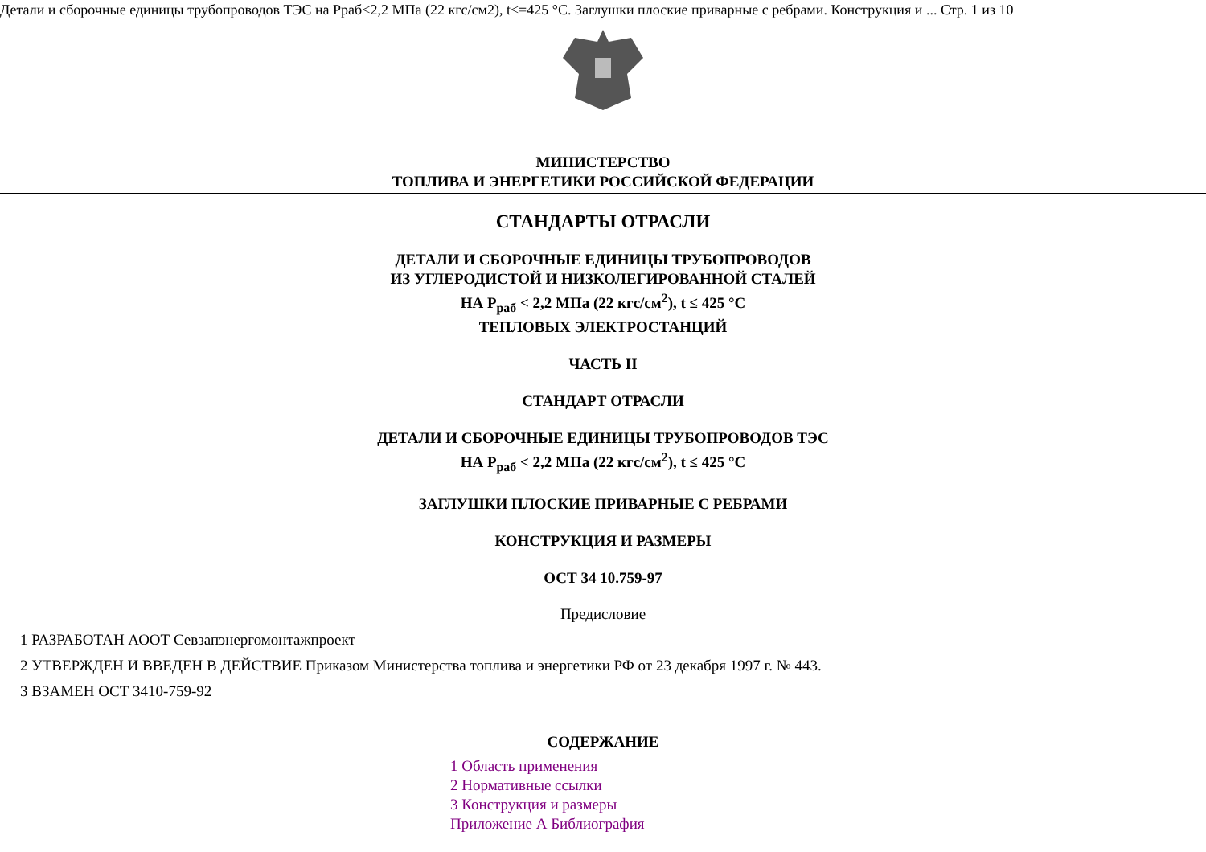Детали и сборочные единицы трубопроводов ТЭС на Рраб<2,2 МПа (22 кгс/см2), t<=425 °С. Заглушки плоские приварные с ребрами. Конструкция и ... Стр. 1 из 10
МИНИСТЕРСТВО
ТОПЛИВА И ЭНЕРГЕТИКИ РОССИЙСКОЙ ФЕДЕРАЦИИ
СТАНДАРТЫ ОТРАСЛИ
ДЕТАЛИ И СБОРОЧНЫЕ ЕДИНИЦЫ ТРУБОПРОВОДОВ
ИЗ УГЛЕРОДИСТОЙ И НИЗКОЛЕГИРОВАННОЙ СТАЛЕЙ
НА P<sub>раб</sub> < 2,2 МПа (22 кгс/см<sup>2</sup>), t ≤ 425 °С
ТЕПЛОВЫХ ЭЛЕКТРОСТАНЦИЙ
ЧАСТЬ II
СТАНДАРТ ОТРАСЛИ
ДЕТАЛИ И СБОРОЧНЫЕ ЕДИНИЦЫ ТРУБОПРОВОДОВ ТЭС
НА P<sub>раб</sub> < 2,2 МПа (22 кгс/см<sup>2</sup>), t ≤ 425 °С
ЗАГЛУШКИ ПЛОСКИЕ ПРИВАРНЫЕ С РЕБРАМИ
КОНСТРУКЦИЯ И РАЗМЕРЫ
ОСТ 34 10.759-97
Предисловие
1 РАЗРАБОТАН АООТ Севзапэнергомонтажпроект
2 УТВЕРЖДЕН И ВВЕДЕН В ДЕЙСТВИЕ Приказом Министерства топлива и энергетики РФ от 23 декабря 1997 г. № 443.
3 ВЗАМЕН ОСТ 3410-759-92
СОДЕРЖАНИЕ
1 Область применения
2 Нормативные ссылки
3 Конструкция и размеры
Приложение А Библиография